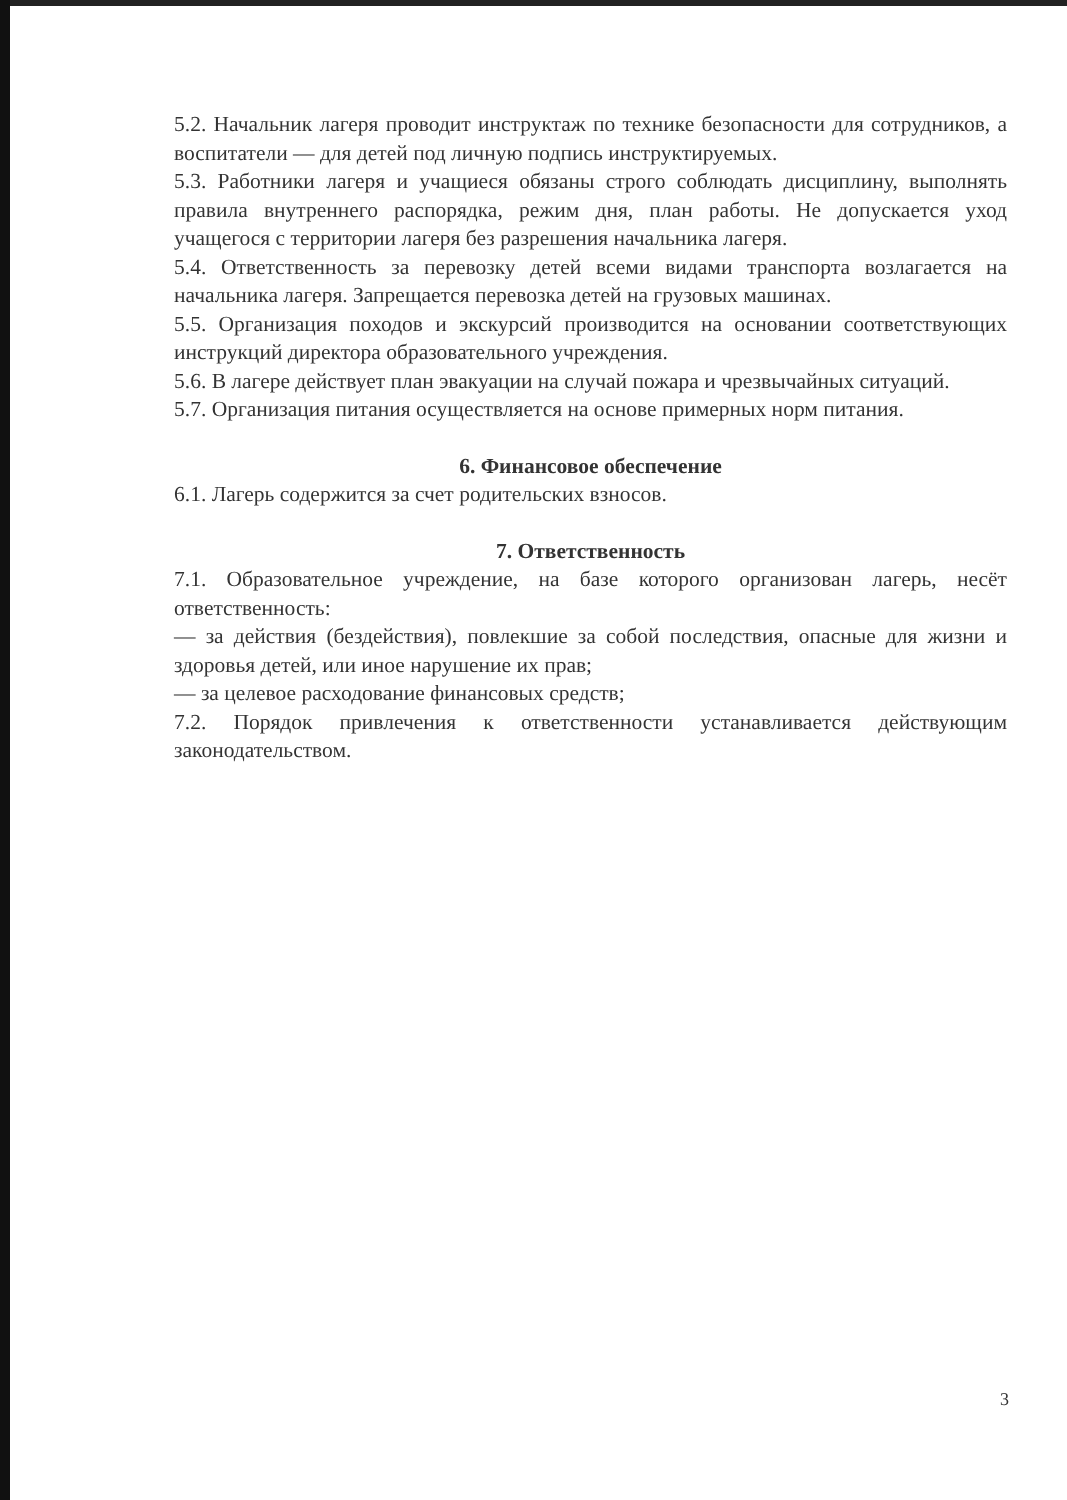5.2. Начальник лагеря проводит инструктаж по технике безопасности для сотрудников, а воспитатели — для детей под личную подпись инструктируемых.
5.3. Работники лагеря и учащиеся обязаны строго соблюдать дисциплину, выполнять правила внутреннего распорядка, режим дня, план работы. Не допускается уход учащегося с территории лагеря без разрешения начальника лагеря.
5.4. Ответственность за перевозку детей всеми видами транспорта возлагается на начальника лагеря. Запрещается перевозка детей на грузовых машинах.
5.5. Организация походов и экскурсий производится на основании соответствующих инструкций директора образовательного учреждения.
5.6. В лагере действует план эвакуации на случай пожара и чрезвычайных ситуаций.
5.7. Организация питания осуществляется на основе примерных норм питания.
6. Финансовое обеспечение
6.1. Лагерь содержится за счет родительских взносов.
7. Ответственность
7.1. Образовательное учреждение, на базе которого организован лагерь, несёт ответственность:
— за действия (бездействия), повлекшие за собой последствия, опасные для жизни и здоровья детей, или иное нарушение их прав;
— за целевое расходование финансовых средств;
7.2. Порядок привлечения к ответственности устанавливается действующим законодательством.
3